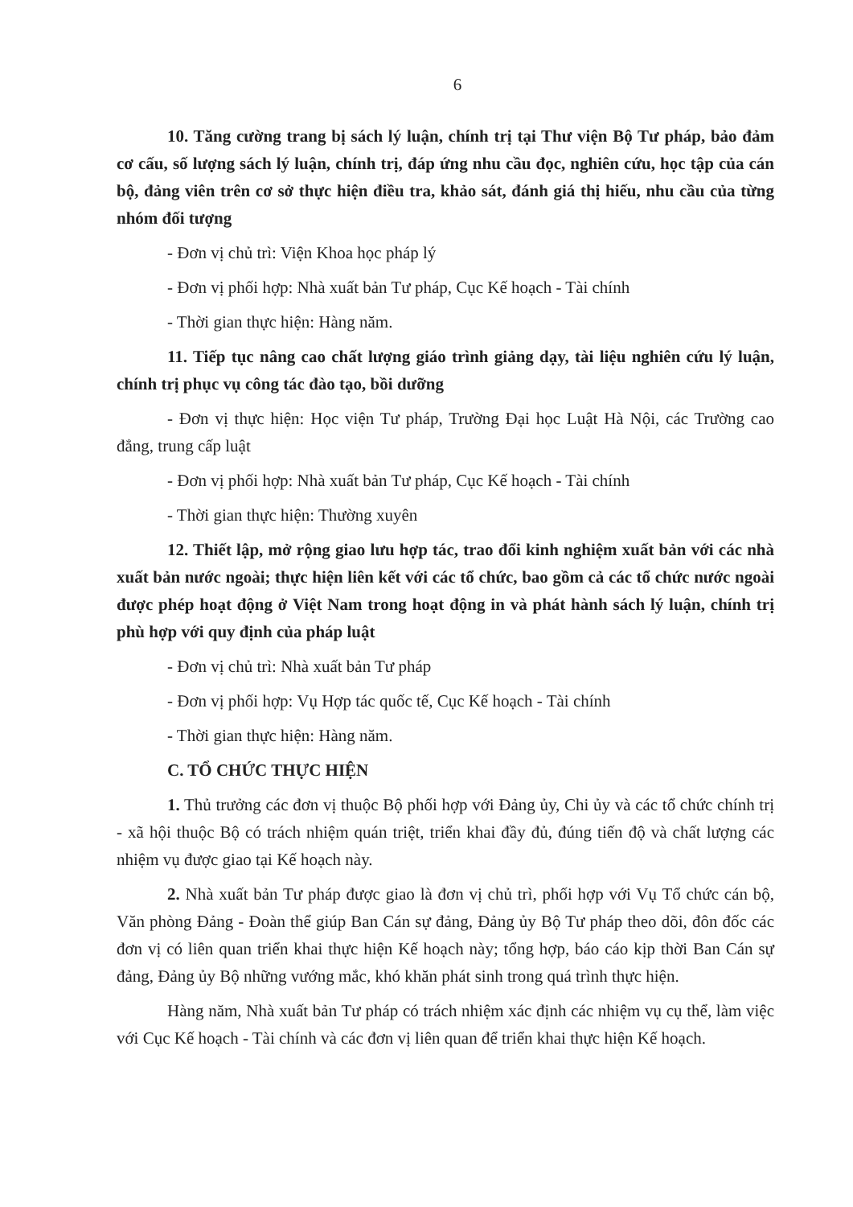6
10. Tăng cường trang bị sách lý luận, chính trị tại Thư viện Bộ Tư pháp, bảo đảm cơ cấu, số lượng sách lý luận, chính trị, đáp ứng nhu cầu đọc, nghiên cứu, học tập của cán bộ, đảng viên trên cơ sở thực hiện điều tra, khảo sát, đánh giá thị hiếu, nhu cầu của từng nhóm đối tượng
- Đơn vị chủ trì: Viện Khoa học pháp lý
- Đơn vị phối hợp: Nhà xuất bản Tư pháp, Cục Kế hoạch - Tài chính
- Thời gian thực hiện: Hàng năm.
11. Tiếp tục nâng cao chất lượng giáo trình giảng dạy, tài liệu nghiên cứu lý luận, chính trị phục vụ công tác đào tạo, bồi dưỡng
- Đơn vị thực hiện: Học viện Tư pháp, Trường Đại học Luật Hà Nội, các Trường cao đẳng, trung cấp luật
- Đơn vị phối hợp: Nhà xuất bản Tư pháp, Cục Kế hoạch - Tài chính
- Thời gian thực hiện: Thường xuyên
12. Thiết lập, mở rộng giao lưu hợp tác, trao đổi kinh nghiệm xuất bản với các nhà xuất bản nước ngoài; thực hiện liên kết với các tổ chức, bao gồm cả các tổ chức nước ngoài được phép hoạt động ở Việt Nam trong hoạt động in và phát hành sách lý luận, chính trị phù hợp với quy định của pháp luật
- Đơn vị chủ trì: Nhà xuất bản Tư pháp
- Đơn vị phối hợp: Vụ Hợp tác quốc tế, Cục Kế hoạch - Tài chính
- Thời gian thực hiện: Hàng năm.
C. TỔ CHỨC THỰC HIỆN
1. Thủ trưởng các đơn vị thuộc Bộ phối hợp với Đảng ủy, Chi ủy và các tổ chức chính trị - xã hội thuộc Bộ có trách nhiệm quán triệt, triển khai đầy đủ, đúng tiến độ và chất lượng các nhiệm vụ được giao tại Kế hoạch này.
2. Nhà xuất bản Tư pháp được giao là đơn vị chủ trì, phối hợp với Vụ Tổ chức cán bộ, Văn phòng Đảng - Đoàn thể giúp Ban Cán sự đảng, Đảng ủy Bộ Tư pháp theo dõi, đôn đốc các đơn vị có liên quan triển khai thực hiện Kế hoạch này; tổng hợp, báo cáo kịp thời Ban Cán sự đảng, Đảng ủy Bộ những vướng mắc, khó khăn phát sinh trong quá trình thực hiện.
Hàng năm, Nhà xuất bản Tư pháp có trách nhiệm xác định các nhiệm vụ cụ thể, làm việc với Cục Kế hoạch - Tài chính và các đơn vị liên quan để triển khai thực hiện Kế hoạch.